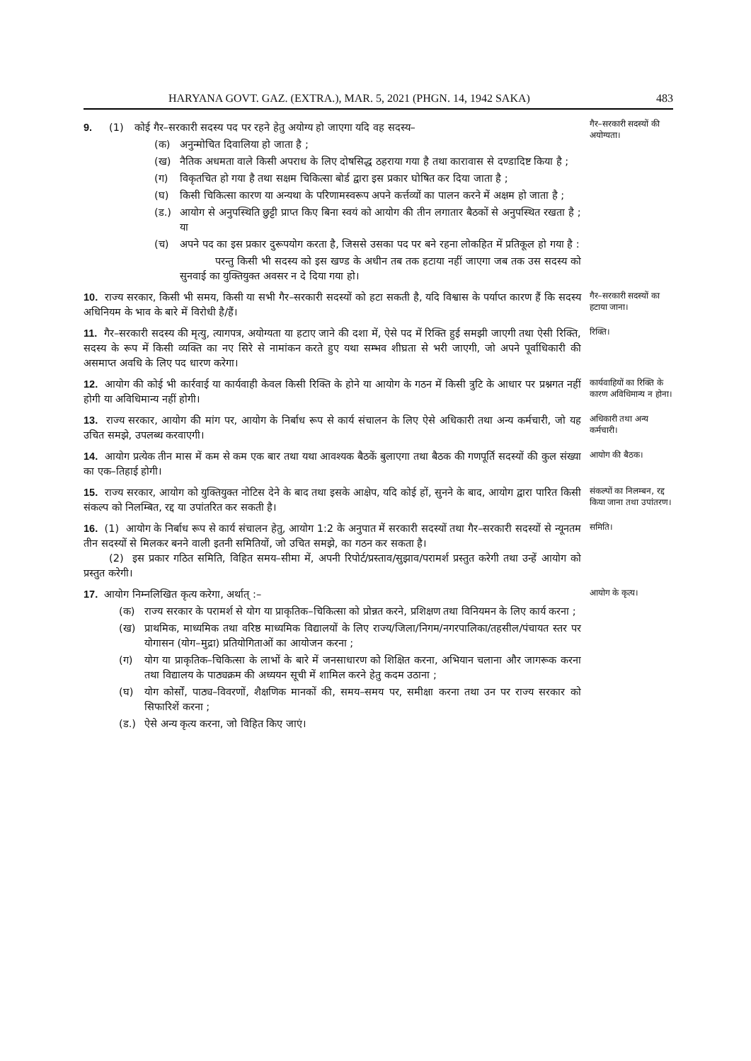HARYANA GOVT. GAZ. (EXTRA.), MAR. 5, 2021 (PHGN. 14, 1942 SAKA) 483
9. (1) कोई गैर–सरकारी सदस्य पद पर रहने हेतु अयोग्य हो जाएगा यदि वह सदस्य–
(क) अनुन्मोचित दिवालिया हो जाता है ;
(ख) नैतिक अधमता वाले किसी अपराध के लिए दोषसिद्ध ठहराया गया है तथा कारावास से दण्डादिष्ट किया है ;
(ग) विकृतचित हो गया है तथा सक्षम चिकित्सा बोर्ड द्वारा इस प्रकार घोषित कर दिया जाता है ;
(घ) किसी चिकित्सा कारण या अन्यथा के परिणामस्वरूप अपने कर्त्तव्यों का पालन करने में अक्षम हो जाता है ;
(ड.) आयोग से अनुपस्थिति छुट्टी प्राप्त किए बिना स्वयं को आयोग की तीन लगातार बैठकों से अनुपस्थित रखता है ; या
(च) अपने पद का इस प्रकार दुरूपयोग करता है, जिससे उसका पद पर बने रहना लोकहित में प्रतिकूल हो गया है :
परन्तु किसी भी सदस्य को इस खण्ड के अधीन तब तक हटाया नहीं जाएगा जब तक उस सदस्य को सुनवाई का युक्तियुक्त अवसर न दे दिया गया हो।
गैर–सरकारी सदस्यों की अयोग्यता।
10. राज्य सरकार, किसी भी समय, किसी या सभी गैर–सरकारी सदस्यों को हटा सकती है, यदि विश्वास के पर्याप्त कारण हैं कि सदस्य अधिनियम के भाव के बारे में विरोधी है/हैं।
गैर–सरकारी सदस्यों का हटाया जाना।
11. गैर–सरकारी सदस्य की मृत्यु, त्यागपत्र, अयोग्यता या हटाए जाने की दशा में, ऐसे पद में रिक्ति हुई समझी जाएगी तथा ऐसी रिक्ति, सदस्य के रूप में किसी व्यक्ति का नए सिरे से नामांकन करते हुए यथा सम्भव शीघ्रता से भरी जाएगी, जो अपने पूर्वाधिकारी की असमाप्त अवधि के लिए पद धारण करेगा।
रिक्ति।
12. आयोग की कोई भी कार्रवाई या कार्यवाही केवल किसी रिक्ति के होने या आयोग के गठन में किसी त्रुटि के आधार पर प्रश्नगत नहीं होगी या अविधिमान्य नहीं होगी।
कार्यवाहियों का रिक्ति के कारण अविधिमान्य न होना।
13. राज्य सरकार, आयोग की मांग पर, आयोग के निर्बाध रूप से कार्य संचालन के लिए ऐसे अधिकारी तथा अन्य कर्मचारी, जो यह उचित समझे, उपलब्ध करवाएगी।
अधिकारी तथा अन्य कर्मचारी।
14. आयोग प्रत्येक तीन मास में कम से कम एक बार तथा यथा आवश्यक बैठकें बुलाएगा तथा बैठक की गणपूर्ति सदस्यों की कुल संख्या का एक–तिहाई होगी।
आयोग की बैठक।
15. राज्य सरकार, आयोग को युक्तियुक्त नोटिस देने के बाद तथा इसके आक्षेप, यदि कोई हों, सुनने के बाद, आयोग द्वारा पारित किसी संकल्प को निलम्बित, रद्द या उपांतरित कर सकती है।
संकल्पों का निलम्बन, रद्द किया जाना तथा उपांतरण।
16. (1) आयोग के निर्बाध रूप से कार्य संचालन हेतु, आयोग 1:2 के अनुपात में सरकारी सदस्यों तथा गैर–सरकारी सदस्यों से न्यूनतम तीन सदस्यों से मिलकर बनने वाली इतनी समितियों, जो उचित समझे, का गठन कर सकता है।
(2) इस प्रकार गठित समिति, विहित समय–सीमा में, अपनी रिपोर्ट/प्रस्ताव/सुझाव/परामर्श प्रस्तुत करेगी तथा उन्हें आयोग को प्रस्तुत करेगी।
समिति।
17. आयोग निम्नलिखित कृत्य करेगा, अर्थात् :–
(क) राज्य सरकार के परामर्श से योग या प्राकृतिक–चिकित्सा को प्रोन्नत करने, प्रशिक्षण तथा विनियमन के लिए कार्य करना ;
(ख) प्राथमिक, माध्यमिक तथा वरिष्ठ माध्यमिक विद्यालयों के लिए राज्य/जिला/निगम/नगरपालिका/तहसील/पंचायत स्तर पर योगासन (योग–मुद्रा) प्रतियोगिताओं का आयोजन करना ;
(ग) योग या प्राकृतिक–चिकित्सा के लाभों के बारे में जनसाधारण को शिक्षित करना, अभियान चलाना और जागरूक करना तथा विद्यालय के पाठ्यक्रम की अध्ययन सूची में शामिल करने हेतु कदम उठाना ;
(घ) योग कोर्सों, पाठ्य–विवरणों, शैक्षणिक मानकों की, समय–समय पर, समीक्षा करना तथा उन पर राज्य सरकार को सिफारिशें करना ;
(ड.) ऐसे अन्य कृत्य करना, जो विहित किए जाएं।
आयोग के कृत्य।